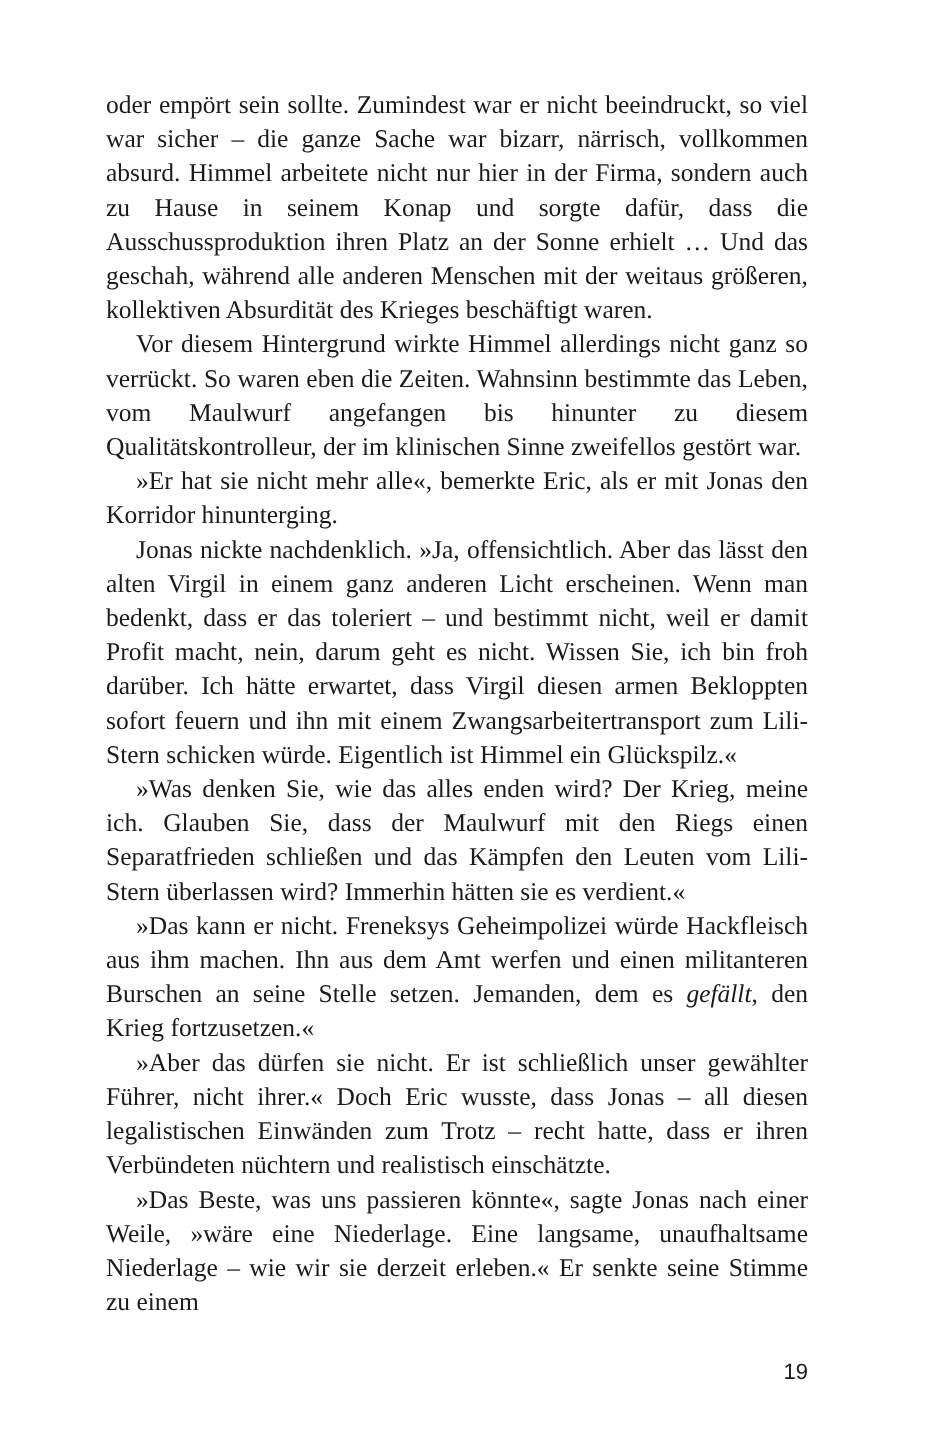oder empört sein sollte. Zumindest war er nicht beeindruckt, so viel war sicher – die ganze Sache war bizarr, närrisch, vollkommen absurd. Himmel arbeitete nicht nur hier in der Firma, sondern auch zu Hause in seinem Konap und sorgte dafür, dass die Ausschussproduktion ihren Platz an der Sonne erhielt … Und das geschah, während alle anderen Menschen mit der weitaus größeren, kollektiven Absurdität des Krieges beschäftigt waren.
Vor diesem Hintergrund wirkte Himmel allerdings nicht ganz so verrückt. So waren eben die Zeiten. Wahnsinn bestimmte das Leben, vom Maulwurf angefangen bis hinunter zu diesem Qualitätskontrolleur, der im klinischen Sinne zweifellos gestört war.
»Er hat sie nicht mehr alle«, bemerkte Eric, als er mit Jonas den Korridor hinunterging.
Jonas nickte nachdenklich. »Ja, offensichtlich. Aber das lässt den alten Virgil in einem ganz anderen Licht erscheinen. Wenn man bedenkt, dass er das toleriert – und bestimmt nicht, weil er damit Profit macht, nein, darum geht es nicht. Wissen Sie, ich bin froh darüber. Ich hätte erwartet, dass Virgil diesen armen Bekloppten sofort feuern und ihn mit einem Zwangsarbeitertransport zum Lili-Stern schicken würde. Eigentlich ist Himmel ein Glückspilz.«
»Was denken Sie, wie das alles enden wird? Der Krieg, meine ich. Glauben Sie, dass der Maulwurf mit den Riegs einen Separatfrieden schließen und das Kämpfen den Leuten vom Lili-Stern überlassen wird? Immerhin hätten sie es verdient.«
»Das kann er nicht. Freneksys Geheimpolizei würde Hackfleisch aus ihm machen. Ihn aus dem Amt werfen und einen militanteren Burschen an seine Stelle setzen. Jemanden, dem es gefällt, den Krieg fortzusetzen.«
»Aber das dürfen sie nicht. Er ist schließlich unser gewählter Führer, nicht ihrer.« Doch Eric wusste, dass Jonas – all diesen legalistischen Einwänden zum Trotz – recht hatte, dass er ihren Verbündeten nüchtern und realistisch einschätzte.
»Das Beste, was uns passieren könnte«, sagte Jonas nach einer Weile, »wäre eine Niederlage. Eine langsame, unaufhaltsame Niederlage – wie wir sie derzeit erleben.« Er senkte seine Stimme zu einem
19